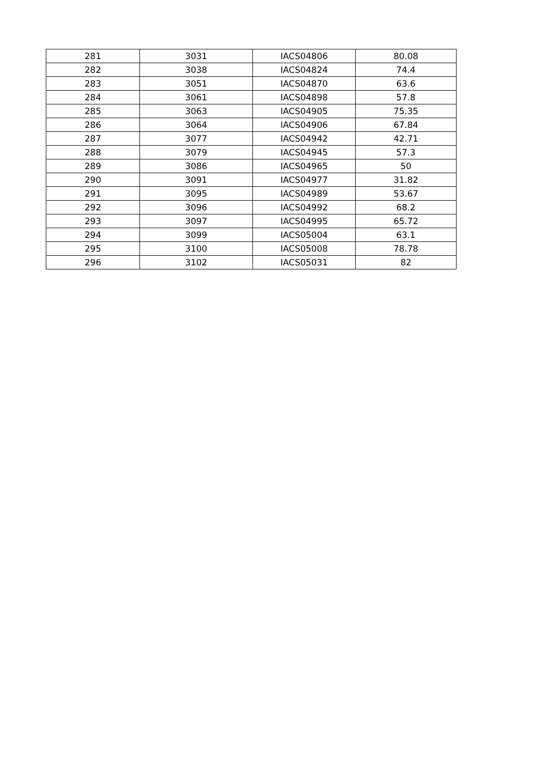| 281 | 3031 | IACS04806 | 80.08 |
| 282 | 3038 | IACS04824 | 74.4 |
| 283 | 3051 | IACS04870 | 63.6 |
| 284 | 3061 | IACS04898 | 57.8 |
| 285 | 3063 | IACS04905 | 75.35 |
| 286 | 3064 | IACS04906 | 67.84 |
| 287 | 3077 | IACS04942 | 42.71 |
| 288 | 3079 | IACS04945 | 57.3 |
| 289 | 3086 | IACS04965 | 50 |
| 290 | 3091 | IACS04977 | 31.82 |
| 291 | 3095 | IACS04989 | 53.67 |
| 292 | 3096 | IACS04992 | 68.2 |
| 293 | 3097 | IACS04995 | 65.72 |
| 294 | 3099 | IACS05004 | 63.1 |
| 295 | 3100 | IACS05008 | 78.78 |
| 296 | 3102 | IACS05031 | 82 |